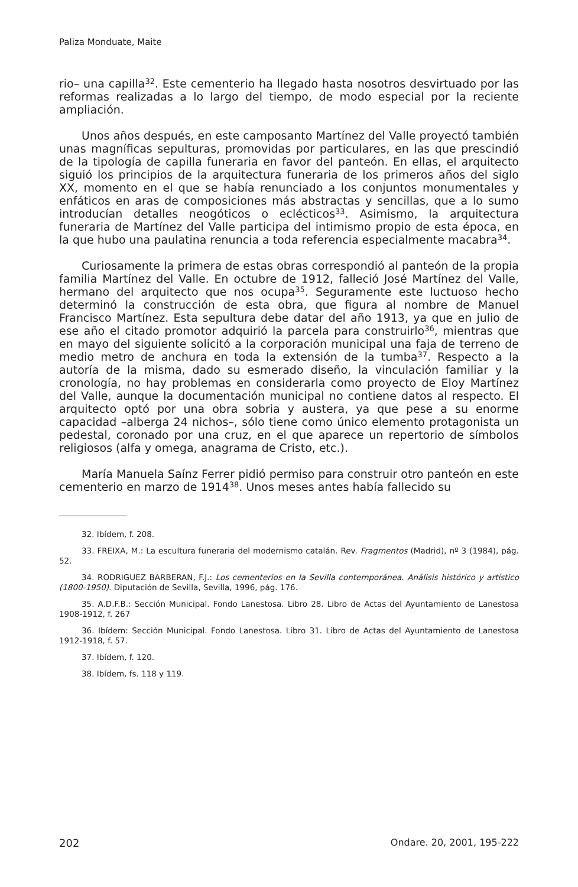Paliza Monduate, Maite
rio– una capilla<sup>32</sup>. Este cementerio ha llegado hasta nosotros desvirtuado por las reformas realizadas a lo largo del tiempo, de modo especial por la reciente ampliación.
Unos años después, en este camposanto Martínez del Valle proyectó también unas magníficas sepulturas, promovidas por particulares, en las que prescindió de la tipología de capilla funeraria en favor del panteón. En ellas, el arquitecto siguió los principios de la arquitectura funeraria de los primeros años del siglo XX, momento en el que se había renunciado a los conjuntos monumentales y enfáticos en aras de composiciones más abstractas y sencillas, que a lo sumo introducían detalles neogóticos o eclécticos<sup>33</sup>. Asimismo, la arquitectura funeraria de Martínez del Valle participa del intimismo propio de esta época, en la que hubo una paulatina renuncia a toda referencia especialmente macabra<sup>34</sup>.
Curiosamente la primera de estas obras correspondió al panteón de la propia familia Martínez del Valle. En octubre de 1912, falleció José Martínez del Valle, hermano del arquitecto que nos ocupa<sup>35</sup>. Seguramente este luctuoso hecho determinó la construcción de esta obra, que figura al nombre de Manuel Francisco Martínez. Esta sepultura debe datar del año 1913, ya que en julio de ese año el citado promotor adquirió la parcela para construirlo<sup>36</sup>, mientras que en mayo del siguiente solicitó a la corporación municipal una faja de terreno de medio metro de anchura en toda la extensión de la tumba<sup>37</sup>. Respecto a la autoría de la misma, dado su esmerado diseño, la vinculación familiar y la cronología, no hay problemas en considerarla como proyecto de Eloy Martínez del Valle, aunque la documentación municipal no contiene datos al respecto. El arquitecto optó por una obra sobria y austera, ya que pese a su enorme capacidad –alberga 24 nichos–, sólo tiene como único elemento protagonista un pedestal, coronado por una cruz, en el que aparece un repertorio de símbolos religiosos (alfa y omega, anagrama de Cristo, etc.).
María Manuela Saínz Ferrer pidió permiso para construir otro panteón en este cementerio en marzo de 1914<sup>38</sup>. Unos meses antes había fallecido su
32. Ibídem, f. 208.
33. FREIXA, M.: La escultura funeraria del modernismo catalán. Rev. Fragmentos (Madrid), nº 3 (1984), pág. 52.
34. RODRIGUEZ BARBERAN, F.J.: Los cementerios en la Sevilla contemporánea. Análisis histórico y artístico (1800-1950). Diputación de Sevilla, Sevilla, 1996, pág. 176.
35. A.D.F.B.: Sección Municipal. Fondo Lanestosa. Libro 28. Libro de Actas del Ayuntamiento de Lanestosa 1908-1912, f. 267
36. Ibídem: Sección Municipal. Fondo Lanestosa. Libro 31. Libro de Actas del Ayuntamiento de Lanestosa 1912-1918, f. 57.
37. Ibídem, f. 120.
38. Ibídem, fs. 118 y 119.
202 Ondare. 20, 2001, 195-222